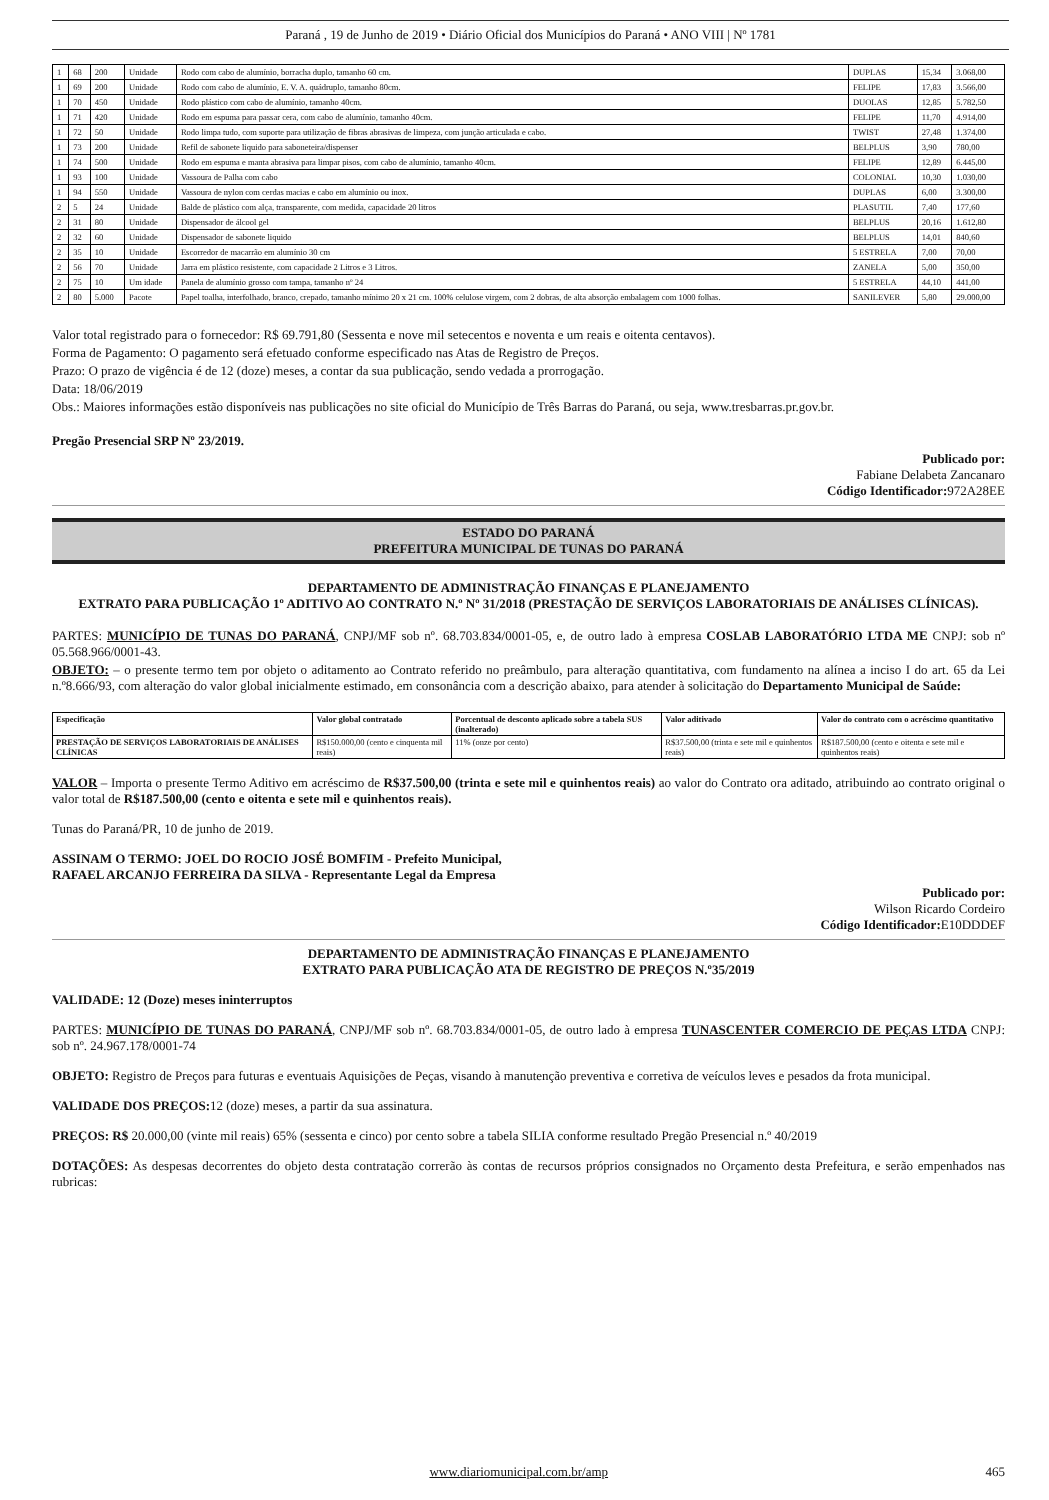Paraná , 19 de Junho de 2019 • Diário Oficial dos Municípios do Paraná • ANO VIII | Nº 1781
| 1 | 68 | 200 | Unidade | Rodo com cabo de alumínio, borracha duplo, tamanho 60 cm. | DUPLAS | 15,34 | 3.068,00 |
| 1 | 69 | 200 | Unidade | Rodo com cabo de alumínio, E. V. A. quádruplo, tamanho 80cm. | FELIPE | 17,83 | 3.566,00 |
| 1 | 70 | 450 | Unidade | Rodo plástico com cabo de alumínio, tamanho 40cm. | DUOLAS | 12,85 | 5.782,50 |
| 1 | 71 | 420 | Unidade | Rodo em espuma para passar cera, com cabo de alumínio, tamanho 40cm. | FELIPE | 11,70 | 4.914,00 |
| 1 | 72 | 50 | Unidade | Rodo limpa tudo, com suporte para utilização de fibras abrasivas de limpeza, com junção articulada e cabo. | TWIST | 27,48 | 1.374,00 |
| 1 | 73 | 200 | Unidade | Refil de sabonete liquido para saboneteira/dispenser | BELPLUS | 3,90 | 780,00 |
| 1 | 74 | 500 | Unidade | Rodo em espuma e manta abrasiva para limpar pisos, com cabo de alumínio, tamanho 40cm. | FELIPE | 12,89 | 6.445,00 |
| 1 | 93 | 100 | Unidade | Vassoura de Palha com cabo | COLONIAL | 10,30 | 1.030,00 |
| 1 | 94 | 550 | Unidade | Vassoura de nylon com cerdas macias e cabo em alumínio ou inox. | DUPLAS | 6,00 | 3.300,00 |
| 2 | 5 | 24 | Unidade | Balde de plástico com alça, transparente, com medida, capacidade 20 litros | PLASUTIL | 7,40 | 177,60 |
| 2 | 31 | 80 | Unidade | Dispensador de álcool gel | BELPLUS | 20,16 | 1.612,80 |
| 2 | 32 | 60 | Unidade | Dispensador de sabonete liquido | BELPLUS | 14,01 | 840,60 |
| 2 | 35 | 10 | Unidade | Escorredor de macarrão em alumínio 30 cm | 5 ESTRELA | 7,00 | 70,00 |
| 2 | 56 | 70 | Unidade | Jarra em plástico resistente, com capacidade 2 Litros e 3 Litros. | ZANELA | 5,00 | 350,00 |
| 2 | 75 | 10 | Um idade | Panela de alumínio grosso com tampa, tamanho nº 24 | 5 ESTRELA | 44,10 | 441,00 |
| 2 | 80 | 5.000 | Pacote | Papel toalha, interfolhado, branco, crepado, tamanho mínimo 20 x 21 cm. 100% celulose virgem, com 2 dobras, de alta absorção embalagem com 1000 folhas. | SANILEVER | 5,80 | 29.000,00 |
Valor total registrado para o fornecedor: R$ 69.791,80 (Sessenta e nove mil setecentos e noventa e um reais e oitenta centavos).
Forma de Pagamento: O pagamento será efetuado conforme especificado nas Atas de Registro de Preços.
Prazo: O prazo de vigência é de 12 (doze) meses, a contar da sua publicação, sendo vedada a prorrogação.
Data: 18/06/2019
Obs.: Maiores informações estão disponíveis nas publicações no site oficial do Município de Três Barras do Paraná, ou seja, www.tresbarras.pr.gov.br.
Pregão Presencial SRP Nº 23/2019.
Publicado por:
Fabiane Delabeta Zancanaro
Código Identificador: 972A28EE
ESTADO DO PARANÁ
PREFEITURA MUNICIPAL DE TUNAS DO PARANÁ
DEPARTAMENTO DE ADMINISTRAÇÃO FINANÇAS E PLANEJAMENTO
EXTRATO PARA PUBLICAÇÃO 1º ADITIVO AO CONTRATO N.º Nº 31/2018 (PRESTAÇÃO DE SERVIÇOS LABORATORIAIS DE ANÁLISES CLÍNICAS).
PARTES: MUNICÍPIO DE TUNAS DO PARANÁ, CNPJ/MF sob nº. 68.703.834/0001-05, e, de outro lado à empresa COSLAB LABORATÓRIO LTDA ME CNPJ: sob nº 05.568.966/0001-43.
OBJETO: – o presente termo tem por objeto o aditamento ao Contrato referido no preâmbulo, para alteração quantitativa, com fundamento na alínea a inciso I do art. 65 da Lei n.º8.666/93, com alteração do valor global inicialmente estimado, em consonância com a descrição abaixo, para atender à solicitação do Departamento Municipal de Saúde:
| Especificação | Valor global contratado | Porcentual de desconto aplicado sobre a tabela SUS (inalterado) | Valor aditivado | Valor do contrato com o acréscimo quantitativo |
| PRESTAÇÃO DE SERVIÇOS LABORATORIAIS DE ANÁLISES CLÍNICAS | R$150.000,00 (cento e cinquenta mil reais) | 11% (onze por cento) | R$37.500,00 (trinta e sete mil e quinhentos reais) | R$187.500,00 (cento e oitenta e sete mil e quinhentos reais) |
VALOR – Importa o presente Termo Aditivo em acréscimo de R$37.500,00 (trinta e sete mil e quinhentos reais) ao valor do Contrato ora aditado, atribuindo ao contrato original o valor total de R$187.500,00 (cento e oitenta e sete mil e quinhentos reais).
Tunas do Paraná/PR, 10 de junho de 2019.
ASSINAM O TERMO: JOEL DO ROCIO JOSÉ BOMFIM - Prefeito Municipal,
RAFAEL ARCANJO FERREIRA DA SILVA - Representante Legal da Empresa
Publicado por:
Wilson Ricardo Cordeiro
Código Identificador: E10DDDEF
DEPARTAMENTO DE ADMINISTRAÇÃO FINANÇAS E PLANEJAMENTO
EXTRATO PARA PUBLICAÇÃO ATA DE REGISTRO DE PREÇOS N.º35/2019
VALIDADE: 12 (Doze) meses ininterruptos
PARTES: MUNICÍPIO DE TUNAS DO PARANÁ, CNPJ/MF sob nº. 68.703.834/0001-05, de outro lado à empresa TUNASCENTER COMERCIO DE PEÇAS LTDA CNPJ: sob nº. 24.967.178/0001-74
OBJETO: Registro de Preços para futuras e eventuais Aquisições de Peças, visando à manutenção preventiva e corretiva de veículos leves e pesados da frota municipal.
VALIDADE DOS PREÇOS: 12 (doze) meses, a partir da sua assinatura.
PREÇOS: R$ 20.000,00 (vinte mil reais) 65% (sessenta e cinco) por cento sobre a tabela SILIA conforme resultado Pregão Presencial n.º 40/2019
DOTAÇÕES: As despesas decorrentes do objeto desta contratação correrão às contas de recursos próprios consignados no Orçamento desta Prefeitura, e serão empenhados nas rubricas:
www.diariomunicipal.com.br/amp 465